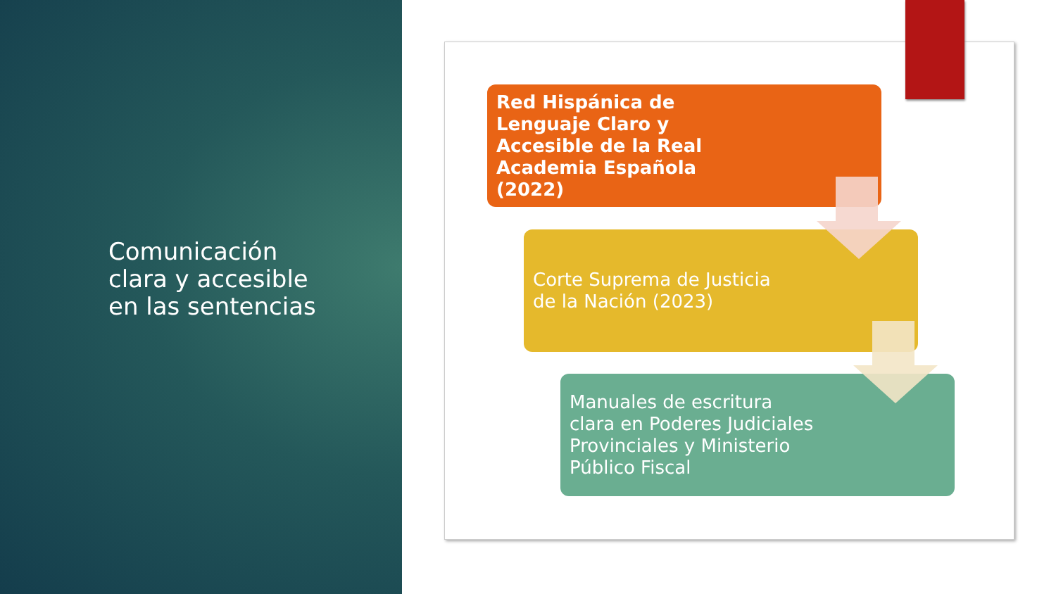Comunicación clara y accesible en las sentencias
Red Hispánica de Lenguaje Claro y Accesible de la Real Academia Española (2022)
Corte Suprema de Justicia de la Nación (2023)
Manuales de escritura clara en Poderes Judiciales Provinciales y Ministerio Público Fiscal